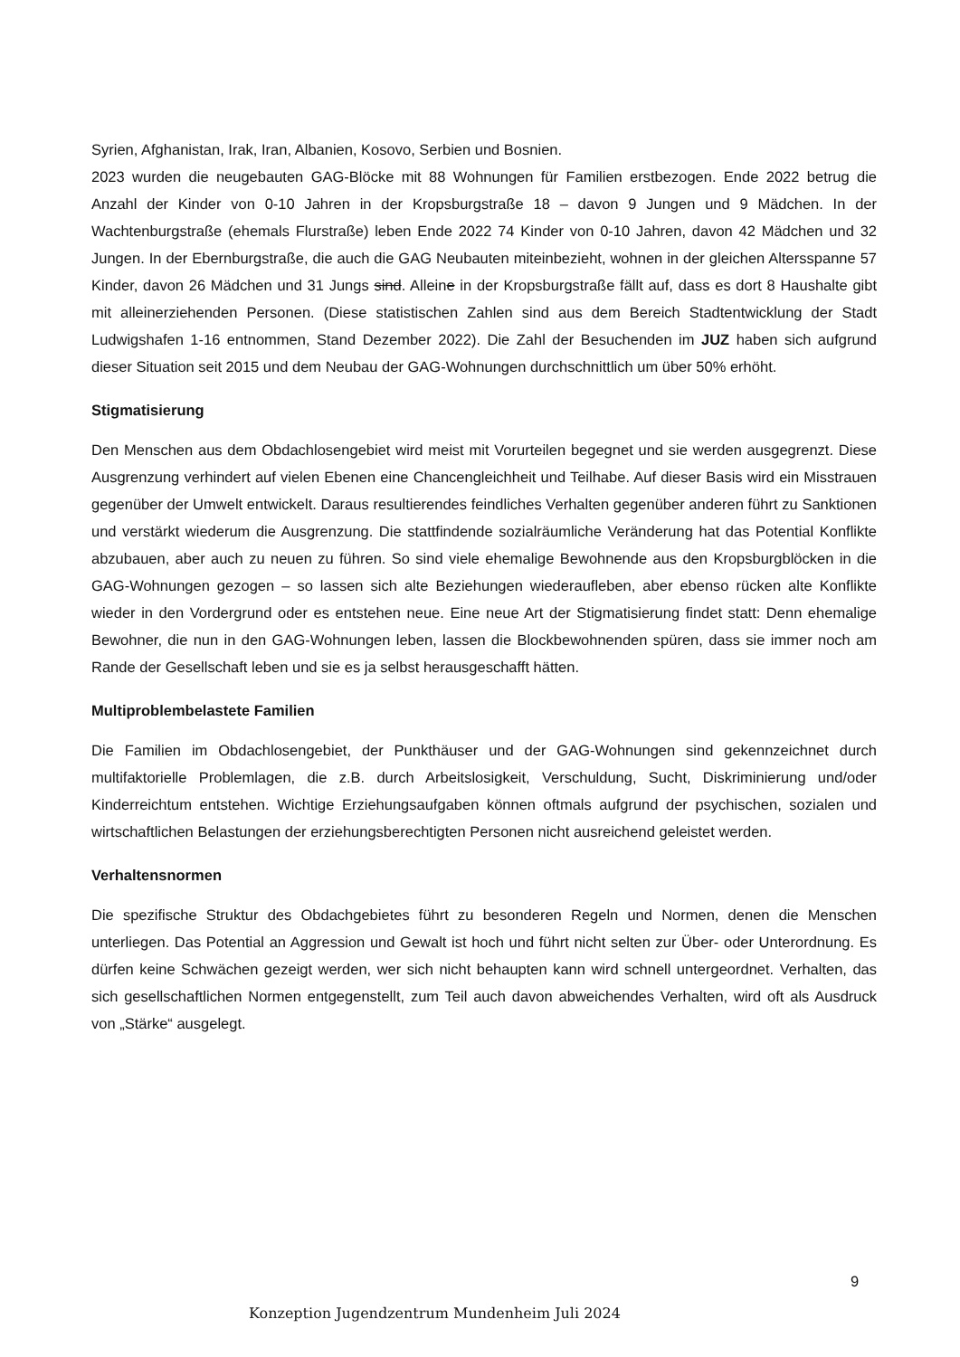Syrien, Afghanistan, Irak, Iran, Albanien, Kosovo, Serbien und Bosnien.
2023 wurden die neugebauten GAG-Blöcke mit 88 Wohnungen für Familien erstbezogen. Ende 2022 betrug die Anzahl der Kinder von 0-10 Jahren in der Kropsburgstraße 18 – davon 9 Jungen und 9 Mädchen. In der Wachtenburgstraße (ehemals Flurstraße) leben Ende 2022 74 Kinder von 0-10 Jahren, davon 42 Mädchen und 32 Jungen. In der Ebernburgstraße, die auch die GAG Neubauten miteinbezieht, wohnen in der gleichen Altersspanne 57 Kinder, davon 26 Mädchen und 31 Jungs sind. Alleine in der Kropsburgstraße fällt auf, dass es dort 8 Haushalte gibt mit alleinerziehenden Personen. (Diese statistischen Zahlen sind aus dem Bereich Stadtentwicklung der Stadt Ludwigshafen 1-16 entnommen, Stand Dezember 2022). Die Zahl der Besuchenden im JUZ haben sich aufgrund dieser Situation seit 2015 und dem Neubau der GAG-Wohnungen durchschnittlich um über 50% erhöht.
Stigmatisierung
Den Menschen aus dem Obdachlosengebiet wird meist mit Vorurteilen begegnet und sie werden ausgegrenzt. Diese Ausgrenzung verhindert auf vielen Ebenen eine Chancengleichheit und Teilhabe. Auf dieser Basis wird ein Misstrauen gegenüber der Umwelt entwickelt. Daraus resultierendes feindliches Verhalten gegenüber anderen führt zu Sanktionen und verstärkt wiederum die Ausgrenzung. Die stattfindende sozialräumliche Veränderung hat das Potential Konflikte abzubauen, aber auch zu neuen zu führen. So sind viele ehemalige Bewohnende aus den Kropsburgblöcken in die GAG-Wohnungen gezogen – so lassen sich alte Beziehungen wiederaufleben, aber ebenso rücken alte Konflikte wieder in den Vordergrund oder es entstehen neue. Eine neue Art der Stigmatisierung findet statt: Denn ehemalige Bewohner, die nun in den GAG-Wohnungen leben, lassen die Blockbewohnenden spüren, dass sie immer noch am Rande der Gesellschaft leben und sie es ja selbst herausgeschafft hätten.
Multiproblembelastete Familien
Die Familien im Obdachlosengebiet, der Punkthäuser und der GAG-Wohnungen sind gekennzeichnet durch multifaktorielle Problemlagen, die z.B. durch Arbeitslosigkeit, Verschuldung, Sucht, Diskriminierung und/oder Kinderreichtum entstehen. Wichtige Erziehungsaufgaben können oftmals aufgrund der psychischen, sozialen und wirtschaftlichen Belastungen der erziehungsberechtigten Personen nicht ausreichend geleistet werden.
Verhaltensnormen
Die spezifische Struktur des Obdachgebietes führt zu besonderen Regeln und Normen, denen die Menschen unterliegen. Das Potential an Aggression und Gewalt ist hoch und führt nicht selten zur Über- oder Unterordnung. Es dürfen keine Schwächen gezeigt werden, wer sich nicht behaupten kann wird schnell untergeordnet. Verhalten, das sich gesellschaftlichen Normen entgegenstellt, zum Teil auch davon abweichendes Verhalten, wird oft als Ausdruck von „Stärke“ ausgelegt.
9
Konzeption Jugendzentrum Mundenheim Juli 2024